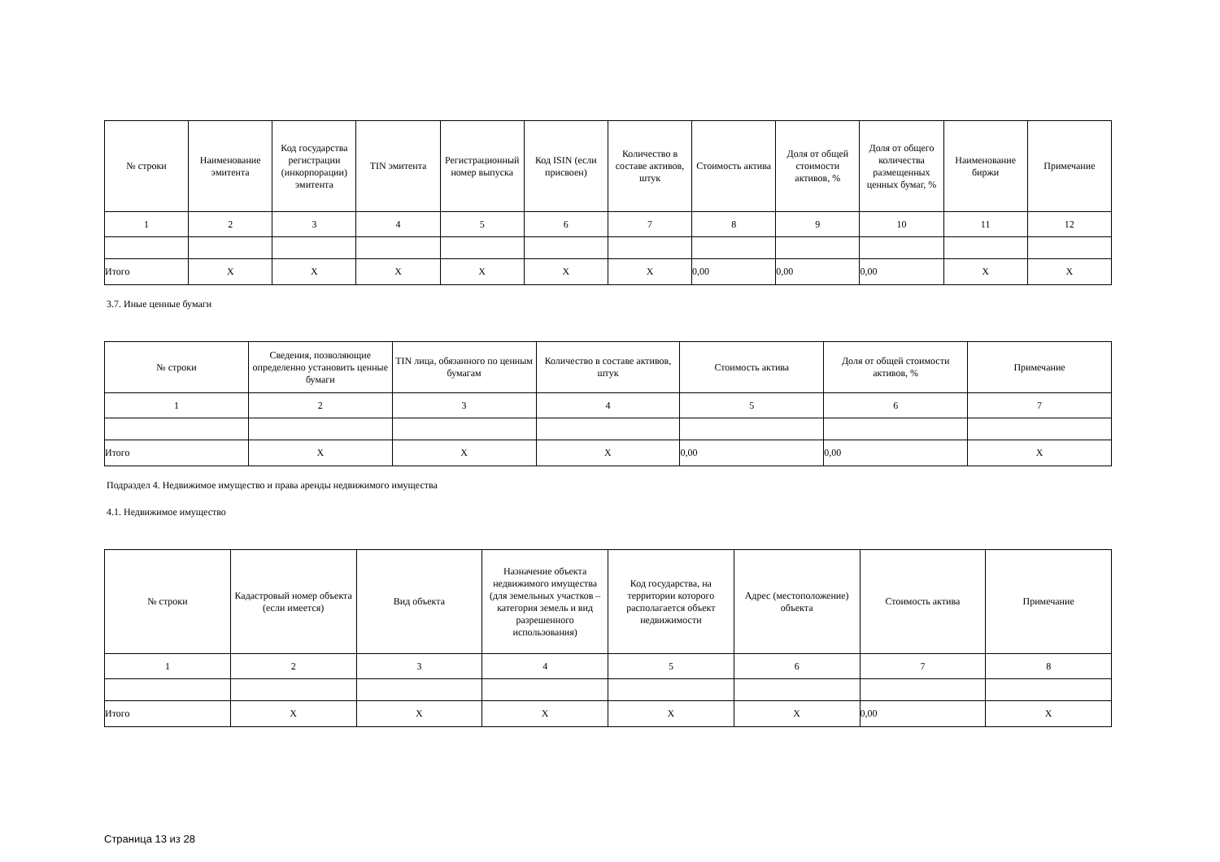| № строки | Наименование эмитента | Код государства регистрации (инкорпорации) эмитента | TIN эмитента | Регистрационный номер выпуска | Код ISIN (если присвоен) | Количество в составе активов, штук | Стоимость актива | Доля от общей стоимости активов, % | Доля от общего количества размещенных ценных бумаг, % | Наименование биржи | Примечание |
| --- | --- | --- | --- | --- | --- | --- | --- | --- | --- | --- | --- |
| 1 | 2 | 3 | 4 | 5 | 6 | 7 | 8 | 9 | 10 | 11 | 12 |
| Итого | X | X | X | X | X | X | 0,00 | 0,00 | 0,00 | X | X |
3.7. Иные ценные бумаги
| № строки | Сведения, позволяющие определенно установить ценные бумаги | TIN лица, обязанного по ценным бумагам | Количество в составе активов, штук | Стоимость актива | Доля от общей стоимости активов, % | Примечание |
| --- | --- | --- | --- | --- | --- | --- |
| 1 | 2 | 3 | 4 | 5 | 6 | 7 |
| Итого | X | X | X | 0,00 | 0,00 | X |
Подраздел 4. Недвижимое имущество и права аренды недвижимого имущества
4.1. Недвижимое имущество
| № строки | Кадастровый номер объекта (если имеется) | Вид объекта | Назначение объекта недвижимого имущества (для земельных участков – категория земель и вид разрешенного использования) | Код государства, на территории которого располагается объект недвижимости | Адрес (местоположение) объекта | Стоимость актива | Примечание |
| --- | --- | --- | --- | --- | --- | --- | --- |
| 1 | 2 | 3 | 4 | 5 | 6 | 7 | 8 |
| Итого | X | X | X | X | X | 0,00 | X |
Страница 13 из 28